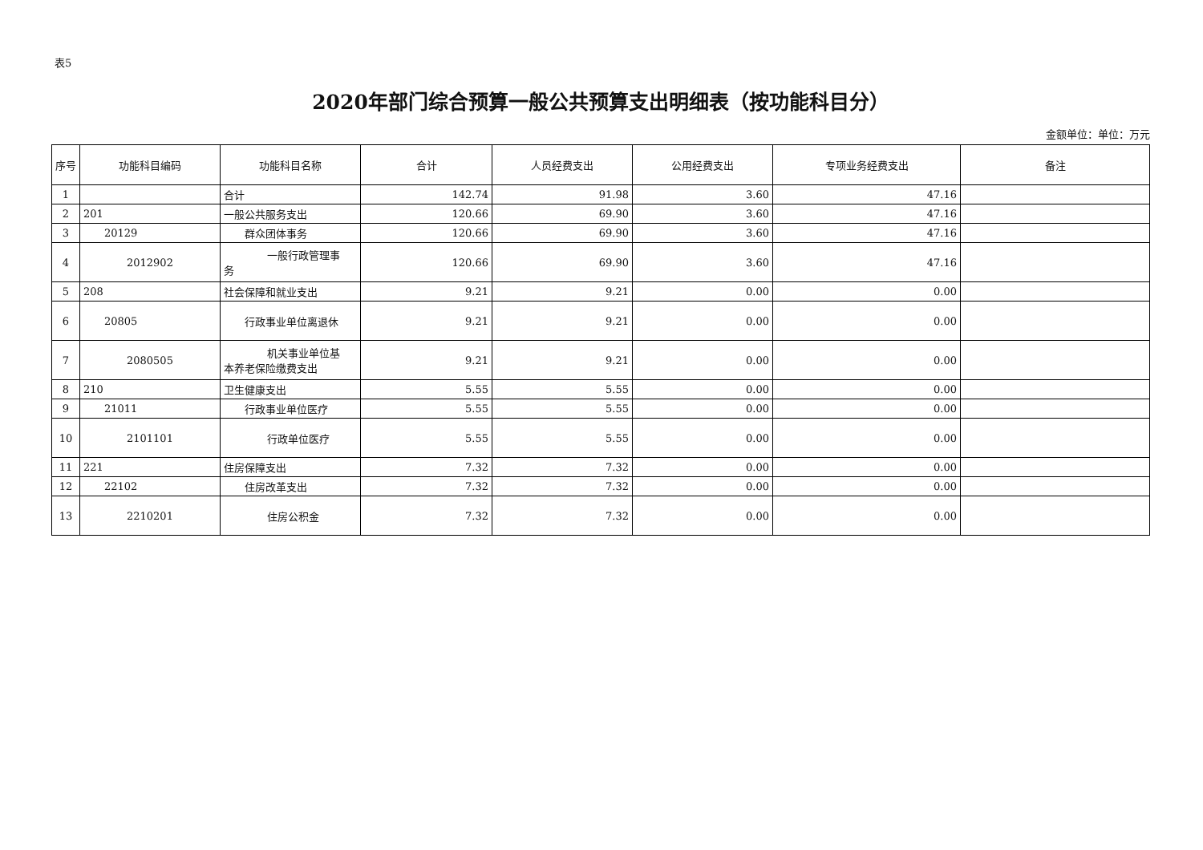表5
2020年部门综合预算一般公共预算支出明细表（按功能科目分）
金额单位：单位：万元
| 序号 | 功能科目编码 | 功能科目名称 | 合计 | 人员经费支出 | 公用经费支出 | 专项业务经费支出 | 备注 |
| --- | --- | --- | --- | --- | --- | --- | --- |
| 1 | | 合计 | 142.74 | 91.98 | 3.60 | 47.16 | |
| 2 | 201 | 一般公共服务支出 | 120.66 | 69.90 | 3.60 | 47.16 | |
| 3 | 20129 | 群众团体事务 | 120.66 | 69.90 | 3.60 | 47.16 | |
| 4 | 2012902 | 一般行政管理事 务 | 120.66 | 69.90 | 3.60 | 47.16 | |
| 5 | 208 | 社会保障和就业支出 | 9.21 | 9.21 | 0.00 | 0.00 | |
| 6 | 20805 | 行政事业单位离退休 | 9.21 | 9.21 | 0.00 | 0.00 | |
| 7 | 2080505 | 机关事业单位基 本养老保险缴费支出 | 9.21 | 9.21 | 0.00 | 0.00 | |
| 8 | 210 | 卫生健康支出 | 5.55 | 5.55 | 0.00 | 0.00 | |
| 9 | 21011 | 行政事业单位医疗 | 5.55 | 5.55 | 0.00 | 0.00 | |
| 10 | 2101101 | 行政单位医疗 | 5.55 | 5.55 | 0.00 | 0.00 | |
| 11 | 221 | 住房保障支出 | 7.32 | 7.32 | 0.00 | 0.00 | |
| 12 | 22102 | 住房改革支出 | 7.32 | 7.32 | 0.00 | 0.00 | |
| 13 | 2210201 | 住房公积金 | 7.32 | 7.32 | 0.00 | 0.00 | |